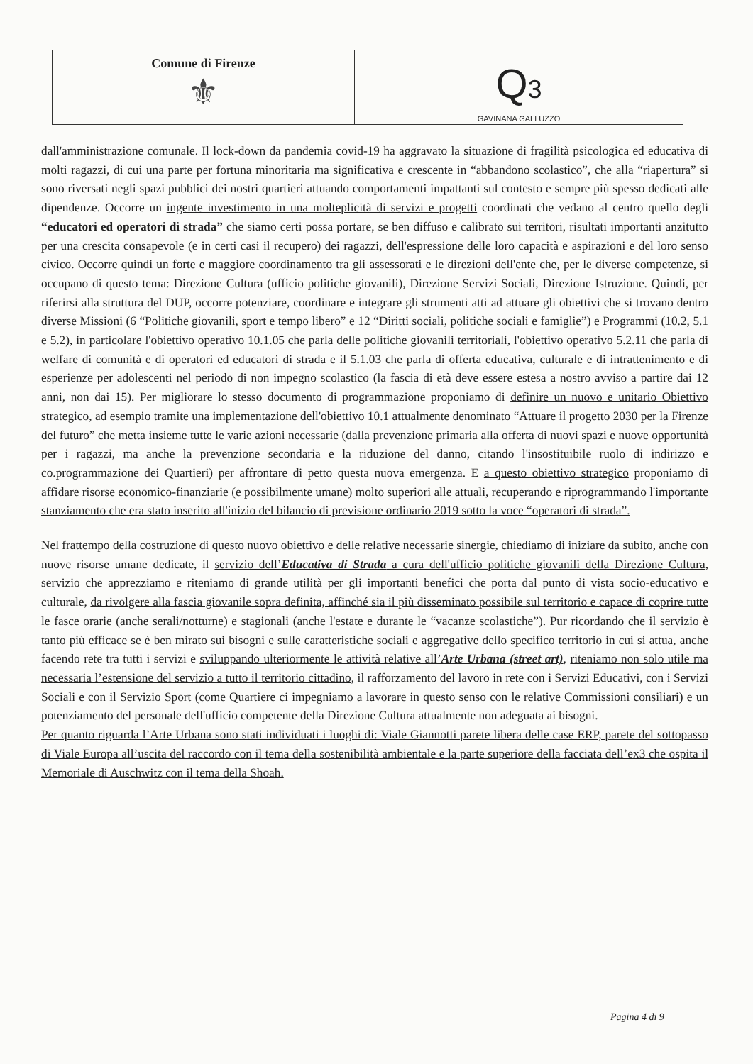Comune di Firenze
⚜
Q3
GAVINANA GALLUZZO
dall'amministrazione comunale. Il lock-down da pandemia covid-19 ha aggravato la situazione di fragilità psicologica ed educativa di molti ragazzi, di cui una parte per fortuna minoritaria ma significativa e crescente in “abbandono scolastico”, che alla “riapertura” si sono riversati negli spazi pubblici dei nostri quartieri attuando comportamenti impattanti sul contesto e sempre più spesso dedicati alle dipendenze. Occorre un ingente investimento in una molteplicità di servizi e progetti coordinati che vedano al centro quello degli “educatori ed operatori di strada” che siamo certi possa portare, se ben diffuso e calibrato sui territori, risultati importanti anzitutto per una crescita consapevole (e in certi casi il recupero) dei ragazzi, dell'espressione delle loro capacità e aspirazioni e del loro senso civico. Occorre quindi un forte e maggiore coordinamento tra gli assessorati e le direzioni dell'ente che, per le diverse competenze, si occupano di questo tema: Direzione Cultura (ufficio politiche giovanili), Direzione Servizi Sociali, Direzione Istruzione. Quindi, per riferirsi alla struttura del DUP, occorre potenziare, coordinare e integrare gli strumenti atti ad attuare gli obiettivi che si trovano dentro diverse Missioni (6 “Politiche giovanili, sport e tempo libero” e 12 “Diritti sociali, politiche sociali e famiglie”) e Programmi (10.2, 5.1 e 5.2), in particolare l'obiettivo operativo 10.1.05 che parla delle politiche giovanili territoriali, l'obiettivo operativo 5.2.11 che parla di welfare di comunità e di operatori ed educatori di strada e il 5.1.03 che parla di offerta educativa, culturale e di intrattenimento e di esperienze per adolescenti nel periodo di non impegno scolastico (la fascia di età deve essere estesa a nostro avviso a partire dai 12 anni, non dai 15). Per migliorare lo stesso documento di programmazione proponiamo di definire un nuovo e unitario Obiettivo strategico, ad esempio tramite una implementazione dell'obiettivo 10.1 attualmente denominato “Attuare il progetto 2030 per la Firenze del futuro” che metta insieme tutte le varie azioni necessarie (dalla prevenzione primaria alla offerta di nuovi spazi e nuove opportunità per i ragazzi, ma anche la prevenzione secondaria e la riduzione del danno, citando l'insostituibile ruolo di indirizzo e co.programmazione dei Quartieri) per affrontare di petto questa nuova emergenza. E a questo obiettivo strategico proponiamo di affidare risorse economico-finanziarie (e possibilmente umane) molto superiori alle attuali, recuperando e riprogrammando l'importante stanziamento che era stato inserito all'inizio del bilancio di previsione ordinario 2019 sotto la voce “operatori di strada”.
Nel frattempo della costruzione di questo nuovo obiettivo e delle relative necessarie sinergie, chiediamo di iniziare da subito, anche con nuove risorse umane dedicate, il servizio dell’Educativa di Strada a cura dell'ufficio politiche giovanili della Direzione Cultura, servizio che apprezziamo e riteniamo di grande utilità per gli importanti benefici che porta dal punto di vista socio-educativo e culturale, da rivolgere alla fascia giovanile sopra definita, affinché sia il più disseminato possibile sul territorio e capace di coprire tutte le fasce orarie (anche serali/notturne) e stagionali (anche l'estate e durante le “vacanze scolastiche”). Pur ricordando che il servizio è tanto più efficace se è ben mirato sui bisogni e sulle caratteristiche sociali e aggregative dello specifico territorio in cui si attua, anche facendo rete tra tutti i servizi e sviluppando ulteriormente le attività relative all’Arte Urbana (street art), riteniamo non solo utile ma necessaria l’estensione del servizio a tutto il territorio cittadino, il rafforzamento del lavoro in rete con i Servizi Educativi, con i Servizi Sociali e con il Servizio Sport (come Quartiere ci impegniamo a lavorare in questo senso con le relative Commissioni consiliari) e un potenziamento del personale dell'ufficio competente della Direzione Cultura attualmente non adeguata ai bisogni.
Per quanto riguarda l’Arte Urbana sono stati individuati i luoghi di: Viale Giannotti parete libera delle case ERP, parete del sottopasso di Viale Europa all’uscita del raccordo con il tema della sostenibilità ambientale e la parte superiore della facciata dell’ex3 che ospita il Memoriale di Auschwitz con il tema della Shoah.
Pagina 4 di 9